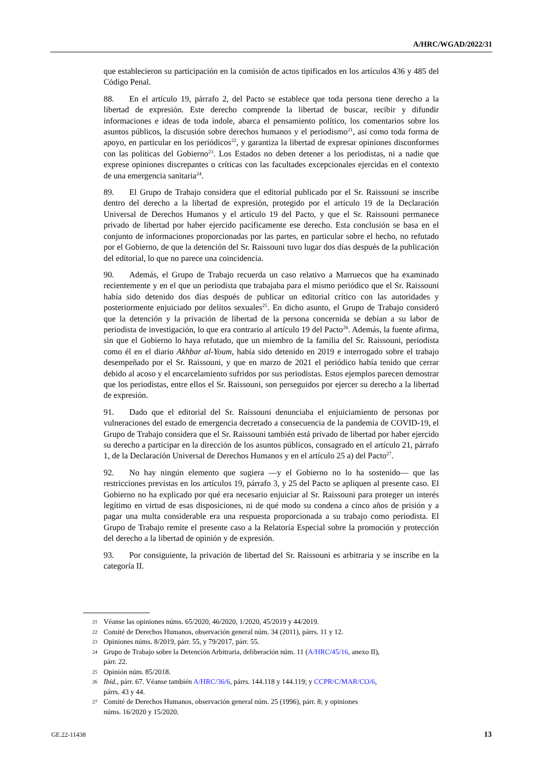A/HRC/WGAD/2022/31
que establecieron su participación en la comisión de actos tipificados en los artículos 436 y 485 del Código Penal.
88. En el artículo 19, párrafo 2, del Pacto se establece que toda persona tiene derecho a la libertad de expresión. Este derecho comprende la libertad de buscar, recibir y difundir informaciones e ideas de toda índole, abarca el pensamiento político, los comentarios sobre los asuntos públicos, la discusión sobre derechos humanos y el periodismo<sup>21</sup>, así como toda forma de apoyo, en particular en los periódicos<sup>22</sup>, y garantiza la libertad de expresar opiniones disconformes con las políticas del Gobierno<sup>23</sup>. Los Estados no deben detener a los periodistas, ni a nadie que exprese opiniones discrepantes o críticas con las facultades excepcionales ejercidas en el contexto de una emergencia sanitaria<sup>24</sup>.
89. El Grupo de Trabajo considera que el editorial publicado por el Sr. Raissouni se inscribe dentro del derecho a la libertad de expresión, protegido por el artículo 19 de la Declaración Universal de Derechos Humanos y el artículo 19 del Pacto, y que el Sr. Raissouni permanece privado de libertad por haber ejercido pacíficamente ese derecho. Esta conclusión se basa en el conjunto de informaciones proporcionadas por las partes, en particular sobre el hecho, no refutado por el Gobierno, de que la detención del Sr. Raissouni tuvo lugar dos días después de la publicación del editorial, lo que no parece una coincidencia.
90. Además, el Grupo de Trabajo recuerda un caso relativo a Marruecos que ha examinado recientemente y en el que un periodista que trabajaba para el mismo periódico que el Sr. Raissouni había sido detenido dos días después de publicar un editorial crítico con las autoridades y posteriormente enjuiciado por delitos sexuales<sup>25</sup>. En dicho asunto, el Grupo de Trabajo consideró que la detención y la privación de libertad de la persona concernida se debían a su labor de periodista de investigación, lo que era contrario al artículo 19 del Pacto<sup>26</sup>. Además, la fuente afirma, sin que el Gobierno lo haya refutado, que un miembro de la familia del Sr. Raissouni, periodista como él en el diario Akhbar al-Youm, había sido detenido en 2019 e interrogado sobre el trabajo desempeñado por el Sr. Raissouni, y que en marzo de 2021 el periódico había tenido que cerrar debido al acoso y el encarcelamiento sufridos por sus periodistas. Estos ejemplos parecen demostrar que los periodistas, entre ellos el Sr. Raissouni, son perseguidos por ejercer su derecho a la libertad de expresión.
91. Dado que el editorial del Sr. Raissouni denunciaba el enjuiciamiento de personas por vulneraciones del estado de emergencia decretado a consecuencia de la pandemia de COVID-19, el Grupo de Trabajo considera que el Sr. Raissouni también está privado de libertad por haber ejercido su derecho a participar en la dirección de los asuntos públicos, consagrado en el artículo 21, párrafo 1, de la Declaración Universal de Derechos Humanos y en el artículo 25 a) del Pacto<sup>27</sup>.
92. No hay ningún elemento que sugiera —y el Gobierno no lo ha sostenido— que las restricciones previstas en los artículos 19, párrafo 3, y 25 del Pacto se apliquen al presente caso. El Gobierno no ha explicado por qué era necesario enjuiciar al Sr. Raissouni para proteger un interés legítimo en virtud de esas disposiciones, ni de qué modo su condena a cinco años de prisión y a pagar una multa considerable era una respuesta proporcionada a su trabajo como periodista. El Grupo de Trabajo remite el presente caso a la Relatoría Especial sobre la promoción y protección del derecho a la libertad de opinión y de expresión.
93. Por consiguiente, la privación de libertad del Sr. Raissouni es arbitraria y se inscribe en la categoría II.
21 Véanse las opiniones núms. 65/2020, 46/2020, 1/2020, 45/2019 y 44/2019.
22 Comité de Derechos Humanos, observación general núm. 34 (2011), párrs. 11 y 12.
23 Opiniones núms. 8/2019, párr. 55, y 79/2017, párr. 55.
24 Grupo de Trabajo sobre la Detención Arbitraria, deliberación núm. 11 (A/HRC/45/16, anexo II),
párr. 22.
25 Opinión núm. 85/2018.
26 Ibid., párr. 67. Véanse también A/HRC/36/6, párrs. 144.118 y 144.119; y CCPR/C/MAR/CO/6,
párrs. 43 y 44.
27 Comité de Derechos Humanos, observación general núm. 25 (1996), párr. 8; y opiniones
núms. 16/2020 y 15/2020.
GE.22-11438 13